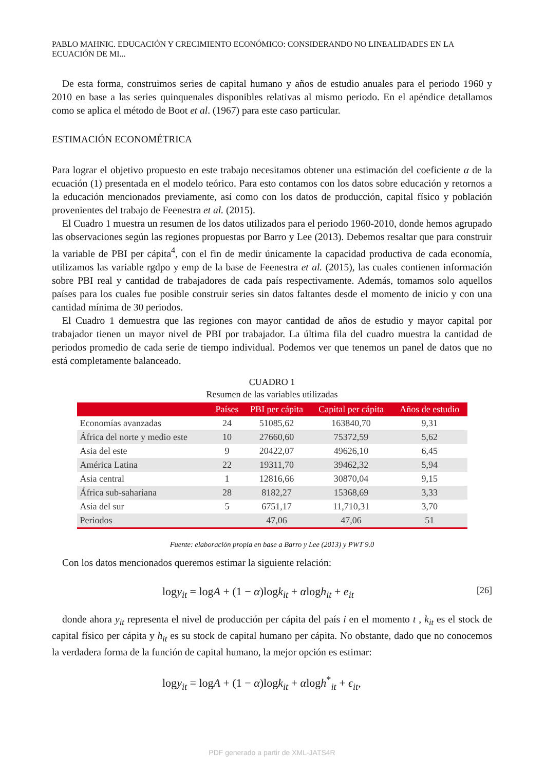PABLO MAHNIC. EDUCACIÓN Y CRECIMIENTO ECONÓMICO: CONSIDERANDO NO LINEALIDADES EN LA ECUACIÓN DE MI...
De esta forma, construimos series de capital humano y años de estudio anuales para el periodo 1960 y 2010 en base a las series quinquenales disponibles relativas al mismo periodo. En el apéndice detallamos como se aplica el método de Boot et al. (1967) para este caso particular.
ESTIMACIÓN ECONOMÉTRICA
Para lograr el objetivo propuesto en este trabajo necesitamos obtener una estimación del coeficiente α de la ecuación (1) presentada en el modelo teórico. Para esto contamos con los datos sobre educación y retornos a la educación mencionados previamente, así como con los datos de producción, capital físico y población provenientes del trabajo de Feenestra et al. (2015).
El Cuadro 1 muestra un resumen de los datos utilizados para el periodo 1960-2010, donde hemos agrupado las observaciones según las regiones propuestas por Barro y Lee (2013). Debemos resaltar que para construir la variable de PBI per cápita<sup>4</sup>, con el fin de medir únicamente la capacidad productiva de cada economía, utilizamos las variable rgdpo y emp de la base de Feenestra et al. (2015), las cuales contienen información sobre PBI real y cantidad de trabajadores de cada país respectivamente. Además, tomamos solo aquellos países para los cuales fue posible construir series sin datos faltantes desde el momento de inicio y con una cantidad mínima de 30 periodos.
El Cuadro 1 demuestra que las regiones con mayor cantidad de años de estudio y mayor capital por trabajador tienen un mayor nivel de PBI por trabajador. La última fila del cuadro muestra la cantidad de periodos promedio de cada serie de tiempo individual. Podemos ver que tenemos un panel de datos que no está completamente balanceado.
CUADRO 1
Resumen de las variables utilizadas
| | Países | PBI per cápita | Capital per cápita | Años de estudio |
| --- | --- | --- | --- | --- |
| Economías avanzadas | 24 | 51085,62 | 163840,70 | 9,31 |
| África del norte y medio este | 10 | 27660,60 | 75372,59 | 5,62 |
| Asia del este | 9 | 20422,07 | 49626,10 | 6,45 |
| América Latina | 22 | 19311,70 | 39462,32 | 5,94 |
| Asia central | 1 | 12816,66 | 30870,04 | 9,15 |
| África sub-sahariana | 28 | 8182,27 | 15368,69 | 3,33 |
| Asia del sur | 5 | 6751,17 | 11,710,31 | 3,70 |
| Periodos | | 47,06 | 47,06 | 51 |
Fuente: elaboración propia en base a Barro y Lee (2013) y PWT 9.0
Con los datos mencionados queremos estimar la siguiente relación:
logy<sub>it</sub> = logA + (1 − α)logk<sub>it</sub> + αlogh<sub>it</sub> + e<sub>it</sub> [26]
donde ahora y<sub>it</sub> representa el nivel de producción per cápita del país i en el momento t , k<sub>it</sub> es el stock de capital físico per cápita y h<sub>it</sub> es su stock de capital humano per cápita. No obstante, dado que no conocemos la verdadera forma de la función de capital humano, la mejor opción es estimar:
logy<sub>it</sub> = logA + (1 − α)logk<sub>it</sub> + αlogh<sup>*</sup><sub>it</sub> + ϵ<sub>it</sub>,
PDF generado a partir de XML-JATS4R